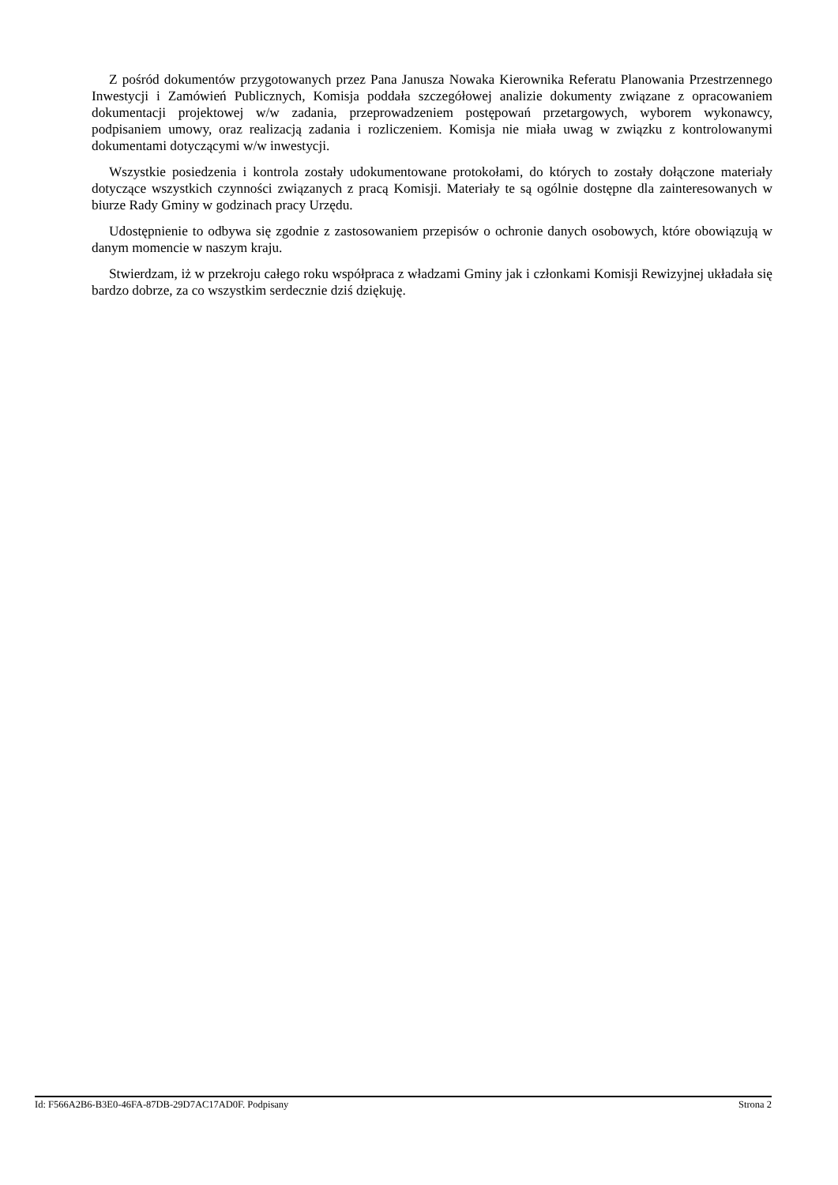Z pośród dokumentów przygotowanych przez Pana Janusza Nowaka Kierownika Referatu Planowania Przestrzennego Inwestycji i Zamówień Publicznych, Komisja poddała szczegółowej analizie dokumenty związane z opracowaniem dokumentacji projektowej w/w zadania, przeprowadzeniem postępowań przetargowych, wyborem wykonawcy, podpisaniem umowy, oraz realizacją zadania i rozliczeniem. Komisja nie miała uwag w związku z kontrolowanymi dokumentami dotyczącymi w/w inwestycji.
Wszystkie posiedzenia i kontrola zostały udokumentowane protokołami, do których to zostały dołączone materiały dotyczące wszystkich czynności związanych z pracą Komisji. Materiały te są ogólnie dostępne dla zainteresowanych w biurze Rady Gminy w godzinach pracy Urzędu.
Udostępnienie to odbywa się zgodnie z zastosowaniem przepisów o ochronie danych osobowych, które obowiązują w danym momencie w naszym kraju.
Stwierdzam, iż w przekroju całego roku współpraca z władzami Gminy jak i członkami Komisji Rewizyjnej układała się bardzo dobrze, za co wszystkim serdecznie dziś dziękuję.
Id: F566A2B6-B3E0-46FA-87DB-29D7AC17AD0F. Podpisany Strona 2